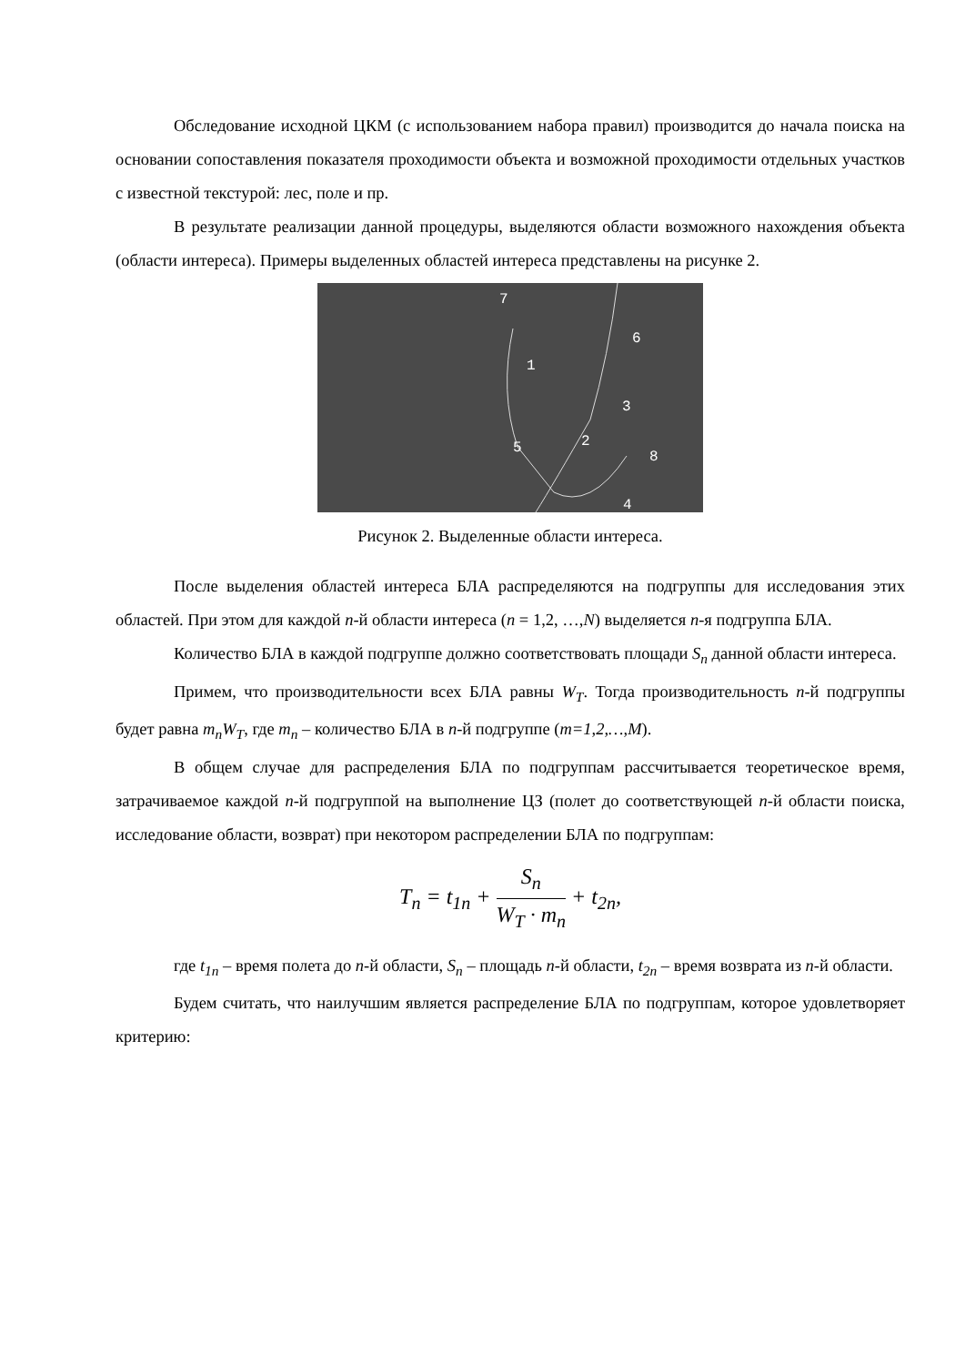Обследование исходной ЦКМ (с использованием набора правил) производится до начала поиска на основании сопоставления показателя проходимости объекта и возможной проходимости отдельных участков с известной текстурой: лес, поле и пр.
В результате реализации данной процедуры, выделяются области возможного нахождения объекта (области интереса). Примеры выделенных областей интереса представлены на рисунке 2.
7
6
1
3
2
5
8
4
Рисунок 2. Выделенные области интереса.
После выделения областей интереса БЛА распределяются на подгруппы для исследования этих областей. При этом для каждой n-й области интереса (n = 1,2, …,N) выделяется n-я подгруппа БЛА.
Количество БЛА в каждой подгруппе должно соответствовать площади S<sub>n</sub> данной области интереса.
Примем, что производительности всех БЛА равны W<sub>T</sub>. Тогда производительность n-й подгруппы будет равна m<sub>n</sub>W<sub>T</sub>, где m<sub>n</sub> – количество БЛА в n-й подгруппе (m=1,2,…,M).
В общем случае для распределения БЛА по подгруппам рассчитывается теоретическое время, затрачиваемое каждой n-й подгруппой на выполнение ЦЗ (полет до соответствующей n-й области поиска, исследование области, возврат) при некотором распределении БЛА по подгруппам:
T<sub>n</sub> = t<sub>1n</sub> + S<sub>n</sub> W<sub>T</sub> · m<sub>n</sub> + t<sub>2n</sub>,
где t<sub>1n</sub> – время полета до n-й области, S<sub>n</sub> – площадь n-й области, t<sub>2n</sub> – время возврата из n-й области.
Будем считать, что наилучшим является распределение БЛА по подгруппам, которое удовлетворяет критерию: